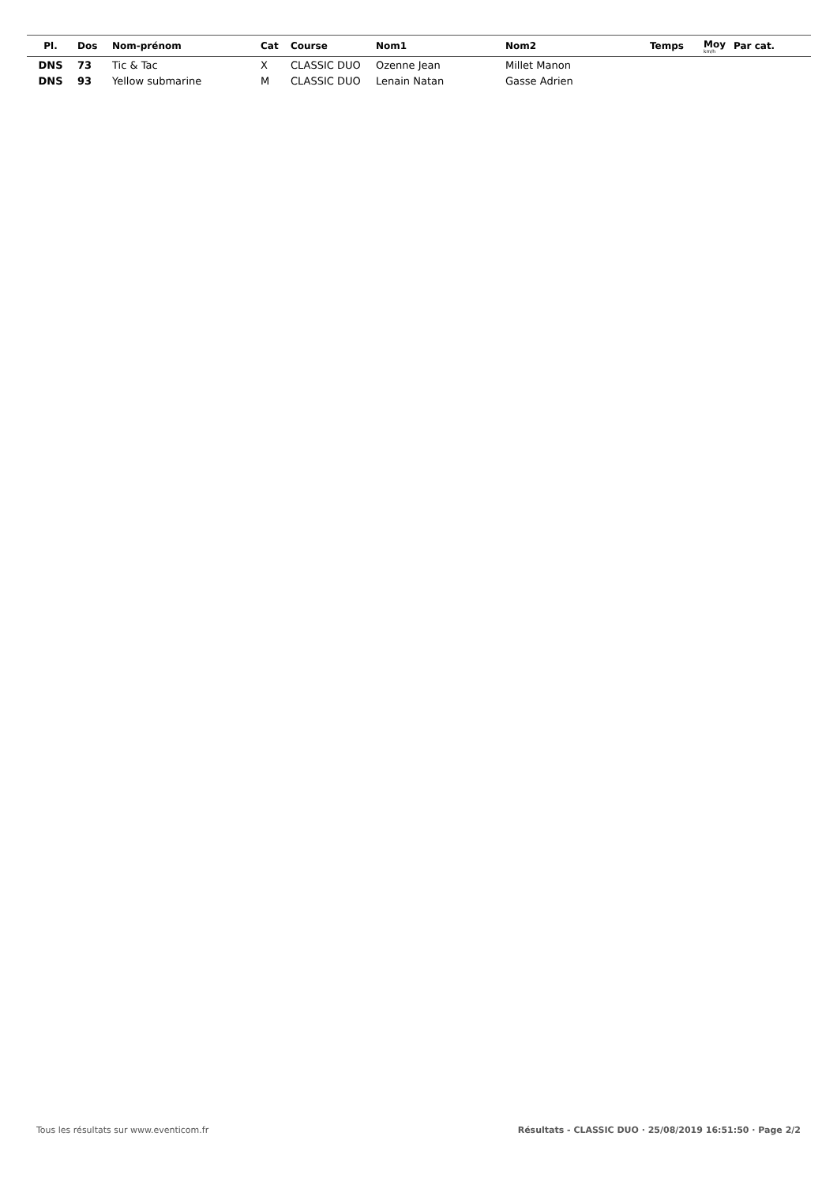| Pl. | Dos | Nom-prénom | Cat | Course | Nom1 | Nom2 | Temps | Moy km/h | Par cat. |
| --- | --- | --- | --- | --- | --- | --- | --- | --- | --- |
| DNS | 73 | Tic & Tac | X | CLASSIC DUO | Ozenne Jean | Millet Manon | | | |
| DNS | 93 | Yellow submarine | M | CLASSIC DUO | Lenain Natan | Gasse Adrien | | | |
Tous les résultats sur www.eventicom.fr Résultats - CLASSIC DUO · 25/08/2019 16:51:50 · Page 2/2